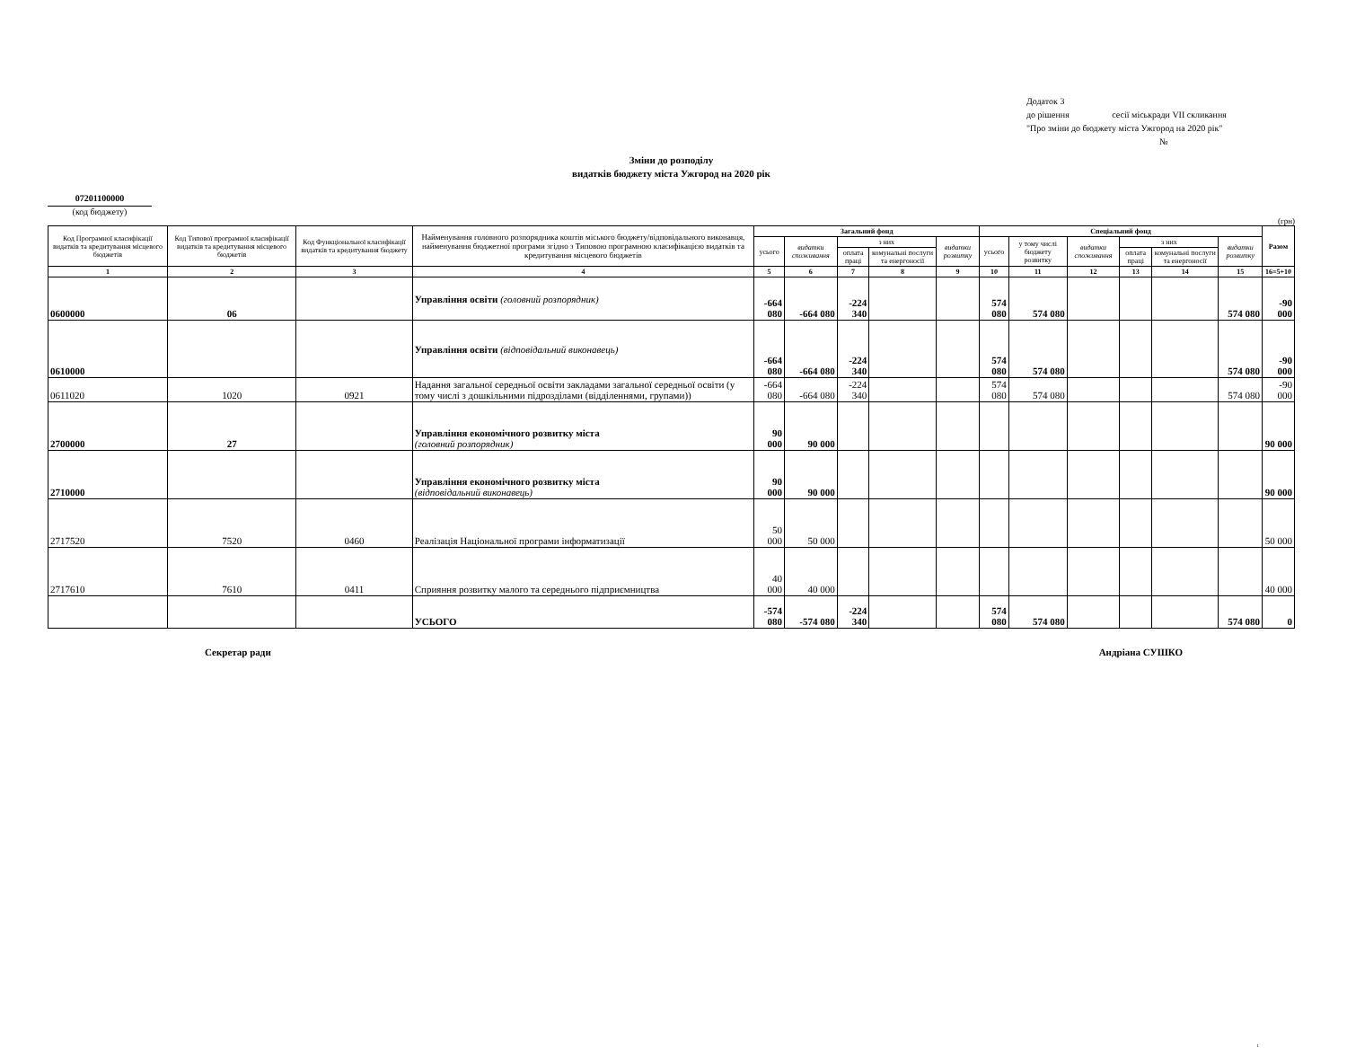Додаток 3
до рішення сесії міськради VII скликання
"Про зміни до бюджету міста Ужгород на 2020 рік"
№
Зміни до розподілу
видатків бюджету міста Ужгород на 2020 рік
07201100000
(код бюджету)
(грн)
| Код Програмної класифікації видатків та кредитування місцевого бюджетів | Код Типової програмної класифікації видатків та кредитування місцевого бюджетів | Код Функціональної класифікації видатків та кредитування бюджету | Найменування головного розпорядника коштів міського бюджету/відповідального виконавця, найменування бюджетної програми згідно з Типовою програмною класифікацією видатків та кредитування місцевого бюджетів | Загальний фонд | | | | | Спеціальний фонд | | | | | | Разом |
| --- | --- | --- | --- | --- | --- | --- | --- | --- | --- | --- | --- | --- | --- | --- | --- |
| | | | | усього | видатки споживання | з них | | видатки розвитку | усього | у тому числі бюджету розвитку | видатки споживання | з них | | видатки розвитку | |
| | | | | | | оплата праці | комунальні послуги та енергоносії | | | | | оплата праці | комунальні послуги та енергоносії | | |
| 1 | 2 | 3 | 4 | 5 | 6 | 7 | 8 | 9 | 10 | 11 | 12 | 13 | 14 | 15 | 16=5+10 |
| 0600000 | 06 | | Управління освіти (головний розпорядник) | -664 080 | -664 080 | -224 340 | | | 574 080 | 574 080 | | | | 574 080 | -90 000 |
| 0610000 | | | Управління освіти (відповідальний виконавець) | -664 080 | -664 080 | -224 340 | | | 574 080 | 574 080 | | | | 574 080 | -90 000 |
| 0611020 | 1020 | 0921 | Надання загальної середньої освіти закладами загальної середньої освіти (у тому числі з дошкільними підрозділами (відділеннями, групами)) | -664 080 | -664 080 | -224 340 | | | 574 080 | 574 080 | | | | 574 080 | -90 000 |
| 2700000 | 27 | | Управління економічного розвитку міста (головний розпорядник) | 90 000 | 90 000 | | | | | | | | | | 90 000 |
| 2710000 | | | Управління економічного розвитку міста (відповідальний виконавець) | 90 000 | 90 000 | | | | | | | | | | 90 000 |
| 2717520 | 7520 | 0460 | Реалізація Національної програми інформатизації | 50 000 | 50 000 | | | | | | | | | | 50 000 |
| 2717610 | 7610 | 0411 | Сприяння розвитку малого та середнього підприємництва | 40 000 | 40 000 | | | | | | | | | | 40 000 |
| | | | УСЬОГО | -574 080 | -574 080 | -224 340 | | | 574 080 | 574 080 | | | | 574 080 | 0 |
Секретар ради Андріана СУШКО
1